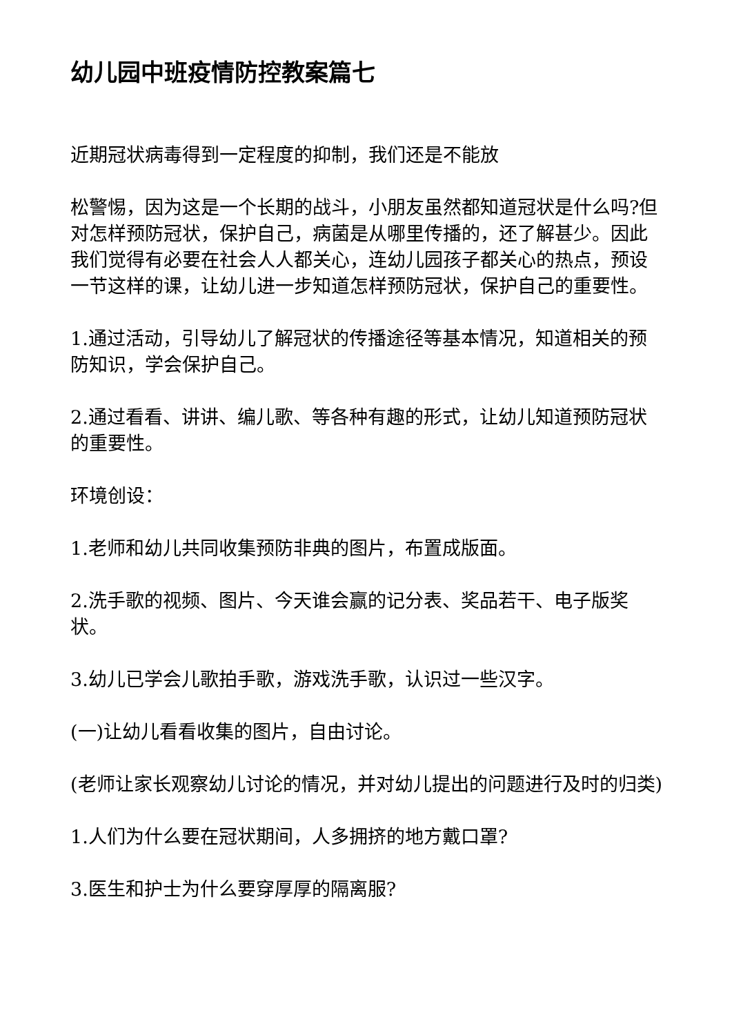幼儿园中班疫情防控教案篇七
近期冠状病毒得到一定程度的抑制，我们还是不能放
松警惕，因为这是一个长期的战斗，小朋友虽然都知道冠状是什么吗?但对怎样预防冠状，保护自己，病菌是从哪里传播的，还了解甚少。因此我们觉得有必要在社会人人都关心，连幼儿园孩子都关心的热点，预设一节这样的课，让幼儿进一步知道怎样预防冠状，保护自己的重要性。
1.通过活动，引导幼儿了解冠状的传播途径等基本情况，知道相关的预防知识，学会保护自己。
2.通过看看、讲讲、编儿歌、等各种有趣的形式，让幼儿知道预防冠状的重要性。
环境创设：
1.老师和幼儿共同收集预防非典的图片，布置成版面。
2.洗手歌的视频、图片、今天谁会赢的记分表、奖品若干、电子版奖状。
3.幼儿已学会儿歌拍手歌，游戏洗手歌，认识过一些汉字。
(一)让幼儿看看收集的图片，自由讨论。
(老师让家长观察幼儿讨论的情况，并对幼儿提出的问题进行及时的归类)
1.人们为什么要在冠状期间，人多拥挤的地方戴口罩?
3.医生和护士为什么要穿厚厚的隔离服?